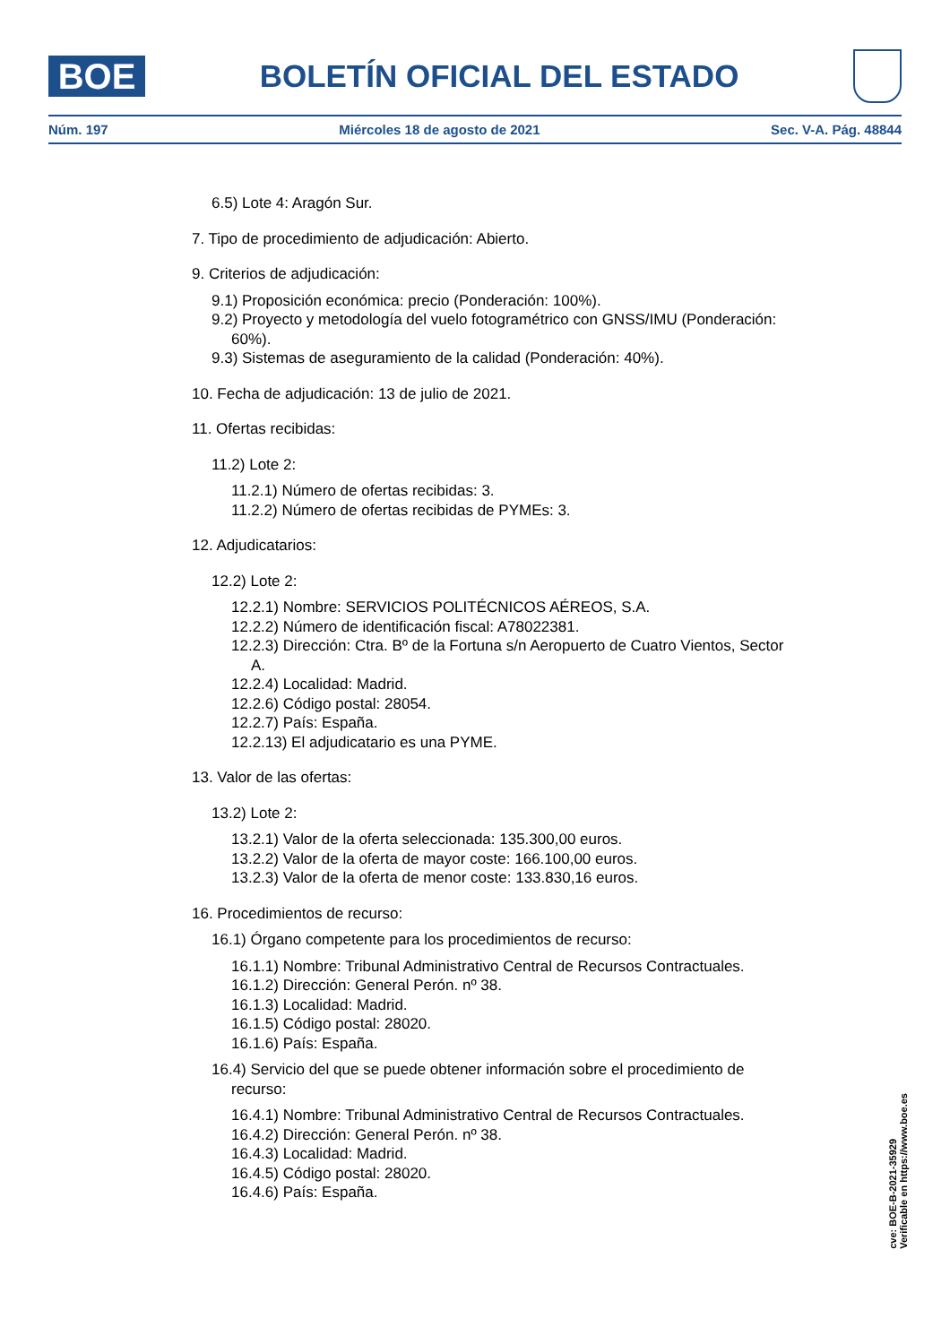BOE
BOLETÍN OFICIAL DEL ESTADO
Núm. 197 Miércoles 18 de agosto de 2021 Sec. V-A. Pág. 48844
6.5) Lote 4: Aragón Sur.
7. Tipo de procedimiento de adjudicación: Abierto.
9. Criterios de adjudicación:
9.1) Proposición económica: precio (Ponderación: 100%).
9.2) Proyecto y metodología del vuelo fotogramétrico con GNSS/IMU (Ponderación: 60%).
9.3) Sistemas de aseguramiento de la calidad (Ponderación: 40%).
10. Fecha de adjudicación: 13 de julio de 2021.
11. Ofertas recibidas:
11.2) Lote 2:
11.2.1) Número de ofertas recibidas: 3.
11.2.2) Número de ofertas recibidas de PYMEs: 3.
12. Adjudicatarios:
12.2) Lote 2:
12.2.1) Nombre: SERVICIOS POLITÉCNICOS AÉREOS, S.A.
12.2.2) Número de identificación fiscal: A78022381.
12.2.3) Dirección: Ctra. Bº de la Fortuna s/n Aeropuerto de Cuatro Vientos, Sector A.
12.2.4) Localidad: Madrid.
12.2.6) Código postal: 28054.
12.2.7) País: España.
12.2.13) El adjudicatario es una PYME.
13. Valor de las ofertas:
13.2) Lote 2:
13.2.1) Valor de la oferta seleccionada: 135.300,00 euros.
13.2.2) Valor de la oferta de mayor coste: 166.100,00 euros.
13.2.3) Valor de la oferta de menor coste: 133.830,16 euros.
16. Procedimientos de recurso:
16.1) Órgano competente para los procedimientos de recurso:
16.1.1) Nombre: Tribunal Administrativo Central de Recursos Contractuales.
16.1.2) Dirección: General Perón. nº 38.
16.1.3) Localidad: Madrid.
16.1.5) Código postal: 28020.
16.1.6) País: España.
16.4) Servicio del que se puede obtener información sobre el procedimiento de recurso:
16.4.1) Nombre: Tribunal Administrativo Central de Recursos Contractuales.
16.4.2) Dirección: General Perón. nº 38.
16.4.3) Localidad: Madrid.
16.4.5) Código postal: 28020.
16.4.6) País: España.
cve: BOE-B-2021-35929
Verificable en https://www.boe.es